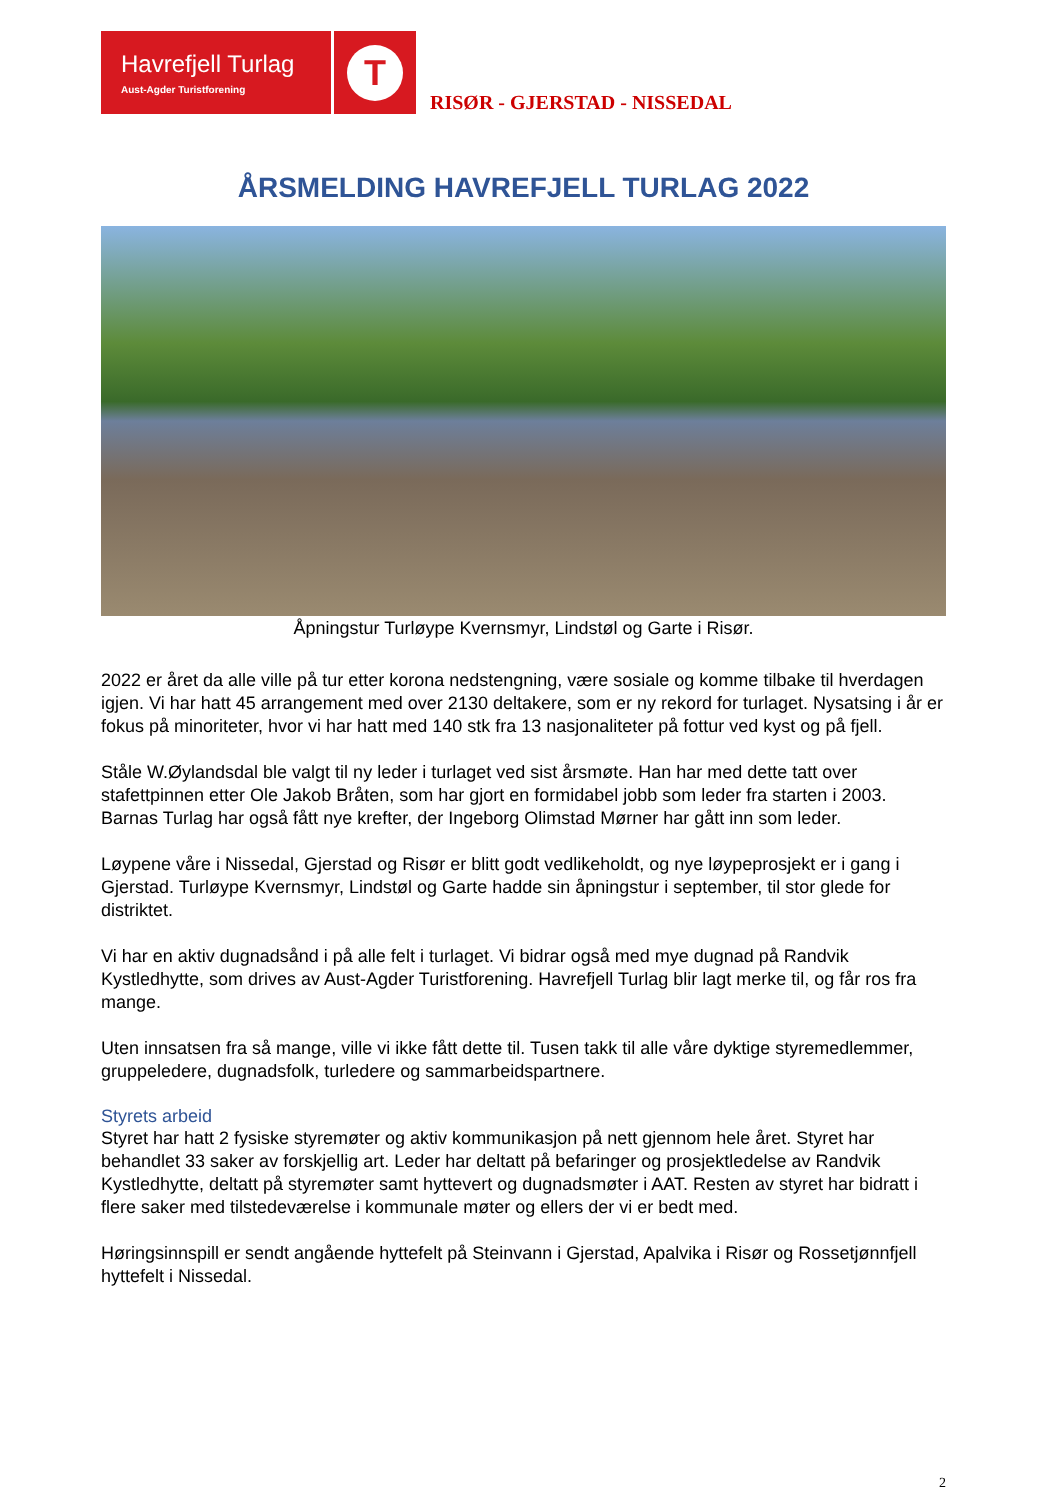Havrefjell Turlag
Aust-Agder Turistforening
T
RISØR - GJERSTAD - NISSEDAL
ÅRSMELDING HAVREFJELL TURLAG 2022
Åpningstur Turløype Kvernsmyr, Lindstøl og Garte i Risør.
2022 er året da alle ville på tur etter korona nedstengning, være sosiale og komme tilbake til hverdagen igjen. Vi har hatt 45 arrangement med over 2130 deltakere, som er ny rekord for turlaget. Nysatsing i år er fokus på minoriteter, hvor vi har hatt med 140 stk fra 13 nasjonaliteter på fottur ved kyst og på fjell.
Ståle W.Øylandsdal ble valgt til ny leder i turlaget ved sist årsmøte. Han har med dette tatt over stafettpinnen etter Ole Jakob Bråten, som har gjort en formidabel jobb som leder fra starten i 2003. Barnas Turlag har også fått nye krefter, der Ingeborg Olimstad Mørner har gått inn som leder.
Løypene våre i Nissedal, Gjerstad og Risør er blitt godt vedlikeholdt, og nye løypeprosjekt er i gang i Gjerstad. Turløype Kvernsmyr, Lindstøl og Garte hadde sin åpningstur i september, til stor glede for distriktet.
Vi har en aktiv dugnadsånd i på alle felt i turlaget. Vi bidrar også med mye dugnad på Randvik Kystledhytte, som drives av Aust-Agder Turistforening. Havrefjell Turlag blir lagt merke til, og får ros fra mange.
Uten innsatsen fra så mange, ville vi ikke fått dette til. Tusen takk til alle våre dyktige styremedlemmer, gruppeledere, dugnadsfolk, turledere og sammarbeidspartnere.
Styrets arbeid
Styret har hatt 2 fysiske styremøter og aktiv kommunikasjon på nett gjennom hele året. Styret har behandlet 33 saker av forskjellig art. Leder har deltatt på befaringer og prosjektledelse av Randvik Kystledhytte, deltatt på styremøter samt hyttevert og dugnadsmøter i AAT. Resten av styret har bidratt i flere saker med tilstedeværelse i kommunale møter og ellers der vi er bedt med.
Høringsinnspill er sendt angående hyttefelt på Steinvann i Gjerstad, Apalvika i Risør og Rossetjønnfjell hyttefelt i Nissedal.
2